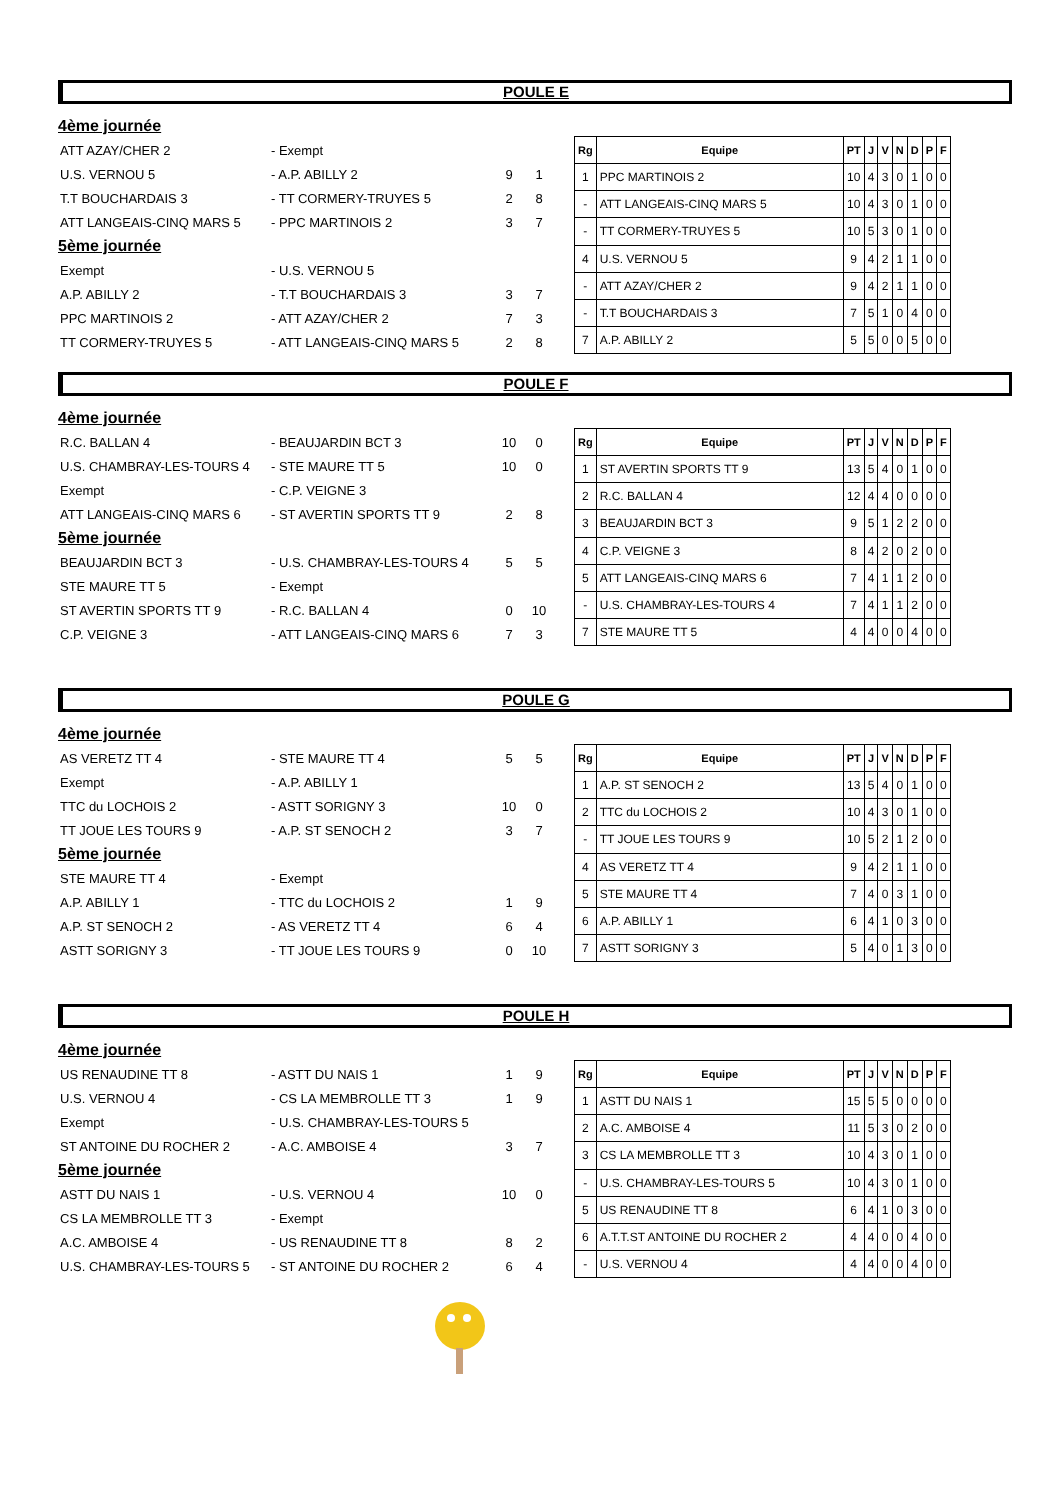POULE E
4ème journée
| ATT AZAY/CHER 2 | - Exempt | | |
| U.S. VERNOU 5 | - A.P. ABILLY 2 | 9 | 1 |
| T.T BOUCHARDAIS 3 | - TT CORMERY-TRUYES 5 | 2 | 8 |
| ATT LANGEAIS-CINQ MARS 5 | - PPC MARTINOIS 2 | 3 | 7 |
5ème journée
| Exempt | - U.S. VERNOU 5 | | |
| A.P. ABILLY 2 | - T.T BOUCHARDAIS 3 | 3 | 7 |
| PPC MARTINOIS 2 | - ATT AZAY/CHER 2 | 7 | 3 |
| TT CORMERY-TRUYES 5 | - ATT LANGEAIS-CINQ MARS 5 | 2 | 8 |
| Rg | Equipe | PT | J | V | N | D | P | F |
| --- | --- | --- | --- | --- | --- | --- | --- | --- |
| 1 | PPC MARTINOIS 2 | 10 | 4 | 3 | 0 | 1 | 0 | 0 |
| - | ATT LANGEAIS-CINQ MARS 5 | 10 | 4 | 3 | 0 | 1 | 0 | 0 |
| - | TT CORMERY-TRUYES 5 | 10 | 5 | 3 | 0 | 1 | 0 | 0 |
| 4 | U.S. VERNOU 5 | 9 | 4 | 2 | 1 | 1 | 0 | 0 |
| - | ATT AZAY/CHER 2 | 9 | 4 | 2 | 1 | 1 | 0 | 0 |
| - | T.T BOUCHARDAIS 3 | 7 | 5 | 1 | 0 | 4 | 0 | 0 |
| 7 | A.P. ABILLY 2 | 5 | 5 | 0 | 0 | 5 | 0 | 0 |
POULE F
4ème journée
| R.C. BALLAN 4 | - BEAUJARDIN BCT 3 | 10 | 0 |
| U.S. CHAMBRAY-LES-TOURS 4 | - STE MAURE TT 5 | 10 | 0 |
| Exempt | - C.P. VEIGNE 3 | | |
| ATT LANGEAIS-CINQ MARS 6 | - ST AVERTIN SPORTS TT 9 | 2 | 8 |
5ème journée
| BEAUJARDIN BCT 3 | - U.S. CHAMBRAY-LES-TOURS 4 | 5 | 5 |
| STE MAURE TT 5 | - Exempt | | |
| ST AVERTIN SPORTS TT 9 | - R.C. BALLAN 4 | 0 | 10 |
| C.P. VEIGNE 3 | - ATT LANGEAIS-CINQ MARS 6 | 7 | 3 |
| Rg | Equipe | PT | J | V | N | D | P | F |
| --- | --- | --- | --- | --- | --- | --- | --- | --- |
| 1 | ST AVERTIN SPORTS TT 9 | 13 | 5 | 4 | 0 | 1 | 0 | 0 |
| 2 | R.C. BALLAN 4 | 12 | 4 | 4 | 0 | 0 | 0 | 0 |
| 3 | BEAUJARDIN BCT 3 | 9 | 5 | 1 | 2 | 2 | 0 | 0 |
| 4 | C.P. VEIGNE 3 | 8 | 4 | 2 | 0 | 2 | 0 | 0 |
| 5 | ATT LANGEAIS-CINQ MARS 6 | 7 | 4 | 1 | 1 | 2 | 0 | 0 |
| - | U.S. CHAMBRAY-LES-TOURS 4 | 7 | 4 | 1 | 1 | 2 | 0 | 0 |
| 7 | STE MAURE TT 5 | 4 | 4 | 0 | 0 | 4 | 0 | 0 |
POULE G
4ème journée
| AS VERETZ TT 4 | - STE MAURE TT 4 | 5 | 5 |
| Exempt | - A.P. ABILLY 1 | | |
| TTC du LOCHOIS 2 | - ASTT SORIGNY 3 | 10 | 0 |
| TT JOUE LES TOURS 9 | - A.P. ST SENOCH 2 | 3 | 7 |
5ème journée
| STE MAURE TT 4 | - Exempt | | |
| A.P. ABILLY 1 | - TTC du LOCHOIS 2 | 1 | 9 |
| A.P. ST SENOCH 2 | - AS VERETZ TT 4 | 6 | 4 |
| ASTT SORIGNY 3 | - TT JOUE LES TOURS 9 | 0 | 10 |
| Rg | Equipe | PT | J | V | N | D | P | F |
| --- | --- | --- | --- | --- | --- | --- | --- | --- |
| 1 | A.P. ST SENOCH 2 | 13 | 5 | 4 | 0 | 1 | 0 | 0 |
| 2 | TTC du LOCHOIS 2 | 10 | 4 | 3 | 0 | 1 | 0 | 0 |
| - | TT JOUE LES TOURS 9 | 10 | 5 | 2 | 1 | 2 | 0 | 0 |
| 4 | AS VERETZ TT 4 | 9 | 4 | 2 | 1 | 1 | 0 | 0 |
| 5 | STE MAURE TT 4 | 7 | 4 | 0 | 3 | 1 | 0 | 0 |
| 6 | A.P. ABILLY 1 | 6 | 4 | 1 | 0 | 3 | 0 | 0 |
| 7 | ASTT SORIGNY 3 | 5 | 4 | 0 | 1 | 3 | 0 | 0 |
POULE H
4ème journée
| US RENAUDINE TT 8 | - ASTT DU NAIS 1 | 1 | 9 |
| U.S. VERNOU 4 | - CS LA MEMBROLLE TT 3 | 1 | 9 |
| Exempt | - U.S. CHAMBRAY-LES-TOURS 5 | | |
| ST ANTOINE DU ROCHER 2 | - A.C. AMBOISE 4 | 3 | 7 |
5ème journée
| ASTT DU NAIS 1 | - U.S. VERNOU 4 | 10 | 0 |
| CS LA MEMBROLLE TT 3 | - Exempt | | |
| A.C. AMBOISE 4 | - US RENAUDINE TT 8 | 8 | 2 |
| U.S. CHAMBRAY-LES-TOURS 5 | - ST ANTOINE DU ROCHER 2 | 6 | 4 |
| Rg | Equipe | PT | J | V | N | D | P | F |
| --- | --- | --- | --- | --- | --- | --- | --- | --- |
| 1 | ASTT DU NAIS 1 | 15 | 5 | 5 | 0 | 0 | 0 | 0 |
| 2 | A.C. AMBOISE 4 | 11 | 5 | 3 | 0 | 2 | 0 | 0 |
| 3 | CS LA MEMBROLLE TT 3 | 10 | 4 | 3 | 0 | 1 | 0 | 0 |
| - | U.S. CHAMBRAY-LES-TOURS 5 | 10 | 4 | 3 | 0 | 1 | 0 | 0 |
| 5 | US RENAUDINE TT 8 | 6 | 4 | 1 | 0 | 3 | 0 | 0 |
| 6 | A.T.T.ST ANTOINE DU ROCHER 2 | 4 | 4 | 0 | 0 | 4 | 0 | 0 |
| - | U.S. VERNOU 4 | 4 | 4 | 0 | 0 | 4 | 0 | 0 |